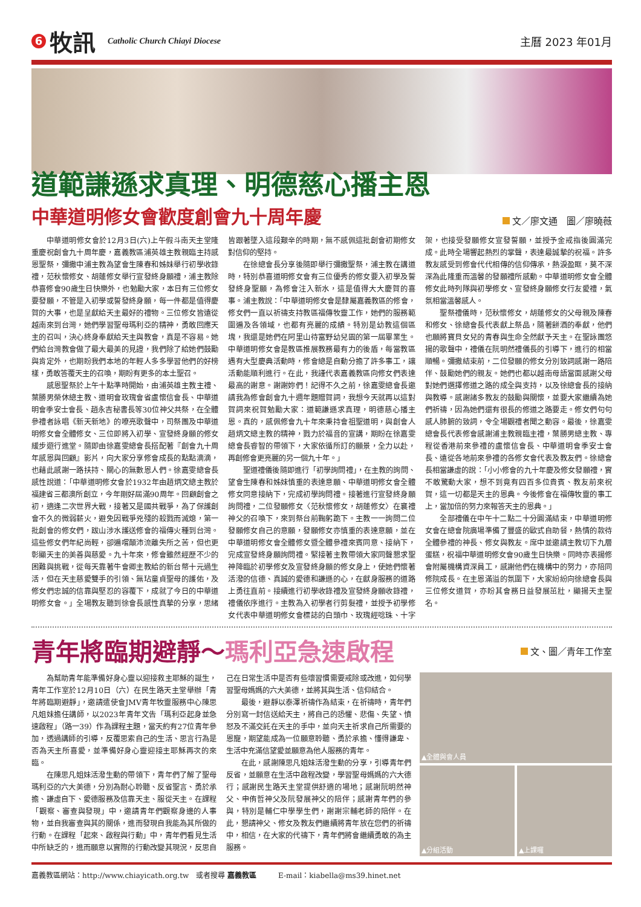6
牧訊
Catholic Church Chiayi Diocese
主曆 2023 年01月
道範謙遜求真理、明德慈心播主恩
中華道明修女會歡度創會九十周年慶
文／廖文通　圖／廖曉薇
中華道明修女會於12月3日(六)上午假斗南天主堂隆重慶祝創會九十周年慶，嘉義教區浦英雄主教親臨主持感恩聖祭，彌撒中浦主教為望會生陳春和姊妹舉行初學收錄禮，范秋懷修女、胡蓮修女舉行宣發終身願禮，浦主教除恭喜修會90歲生日快樂外，也勉勵大家，本日有三位修女要發願，不管是入初學或誓發終身願，每一件都是值得慶賀的大事，也是呈獻給天主最好的禮物。三位修女皆遠從越南來到台灣，她們學習聖母瑪利亞的精神，勇敢回應天主的召叫，決心終身奉獻給天主與教會，真是不容易。她們給台灣教會做了最大最美的見證，我們除了給她們鼓勵與肯定外，也期盼我們本地的年輕人多多學習他們的好榜樣，勇敢答覆天主的召喚，期盼有更多的本土聖召。
感恩聖祭於上午十點準時開始，由浦英雄主教主禮、葉勝男榮休總主教、道明會玫瑰會省盧懷信會長、中華道明會季安士會長、趙永吉秘書長等30位神父共祭，在全體參禮者詠唱《新天新地》的嘹亮歌聲中，司祭團及中華道明修女會全體修女、三位即將入初學、宣發終身願的修女緩步遊行進堂。隨即由徐嘉雯總會長搭配著『創會九十周年感恩與回顧』影片，向大家分享修會成長的點點滴滴，也藉此感謝一路扶持、關心的無數恩人們。徐嘉雯總會長感性說道：「中華道明修女會於1932年由趙炳文總主教於福建省三都澳所創立，今年剛好屆滿90周年。回顧創會之初，適逢二次世界大戰，接著又是國共戰爭，為了保護創會不久的微弱薪火，避免因戰爭兇殘的殺戮而滅熄，第一批創會的修女們，跋山涉水護送修會的福傳火種到台灣。這些修女們年紀尚輕，卻遍嚐顛沛流離失所之苦，但也更彰顯天主的美善與慈愛。九十年來，修會雖然經歷不少的困難與挑戰，從每天靠著牛會卿主教給的新台幣十元過生活，但在天主慈愛雙手的引領、無玷童貞聖母的護佑，及修女們忠誠的信靠與堅忍的容覆下，成就了今日的中華道明修女會。」全場教友聽到徐會長感性真摯的分享，思緒皆跟著墜入這段艱辛的時期，無不感佩這批創會初期修女對信仰的堅持。
在徐總會長分享後隨即舉行彌撒聖祭，浦主教在講道時，特別恭喜道明修女會有三位優秀的修女要入初學及誓發終身聖願，為修會注入新水，這是值得大大慶賀的喜事。浦主教說：「中華道明修女會是隸屬嘉義教區的修會，修女們一直以祈禱支持教區福傳牧靈工作，她們的服務範圍遍及各領域，也都有亮麗的成績。特別是幼教這個區塊，我還是她們在阿里山待富野幼兒園的第一屆畢業生。中華道明修女會是教區推展教務最有力的後盾，每當教區遇有大型慶典活動時，修會總是自動分擔了許多事工，讓活動能順利進行。在此，我謹代表嘉義教區向修女們表達最高的謝意。謝謝妳們！記得不久之前，徐嘉雯總會長邀請我為修會創會九十週年題贈賀詞，我想今天就再以這對賀詞來祝賀勉勵大家：道範謙遜求真理，明德慈心播主恩。真的，感佩修會九十年來秉持會祖聖道明，與創會人趙炳文總主教的精神，戮力於福音的宣講，期盼在徐嘉雯總會長睿智的帶領下，大家依循所訂的願景，全力以赴，再創修會更亮麗的另一個九十年。」
聖道禮儀後隨即進行「初學詢問禮」，在主教的詢問、望會生陳春和姊妹慎重的表達意願、中華道明修女會全體修女同意接納下，完成初學詢問禮。接著進行宣發終身願詢問禮，二位發願修女〈范秋懷修女，胡蓮修女〉在襄禮神父的召喚下，來到祭台前鞠躬跪下。主教一一詢問二位發願修女自己的意願，發願修女亦慎重的表達意願，並在中華道明修女會全體修女暨全體參禮來賓同意、接納下，完成宣發終身願詢問禮。緊接著主教帶領大家同聲懇求聖神降臨於初學修女及宣發終身願的修女身上，使她們懷著活潑的信德、真誠的愛德和謙遜的心，在獻身服務的道路上勇往直前。接續進行初學收錄禮及宣發終身願收錄禮，禮儀依序進行。主教為入初學者行剪髮禮，並授予初學修女代表中華道明修女會標誌的白頭巾、玫瑰經唸珠、十字架，也接受發願修女宣發誓願，並授予金戒指後圓滿完成。此時全場響起熱烈的掌聲，表達最誠摯的祝福。許多教友感受到修會代代相傳的信仰傳承，熱淚盈眶，莫不深深為此隆重而溫馨的發願禮所感動。中華道明修女會全體修女此時列隊與初學修女、宣發終身願修女行友愛禮，氣氛相當溫馨感人。
聖祭禮儀時，范秋懷修女，胡蓮修女的父母親及陳春和修女、徐總會長代表獻上祭品，隨著餅酒的奉獻，他們也願將寶貝女兒的青春與生命全然獻予天主。在聖詠團悠揚的歌聲中，禮儀在阮明然禮儀長的引導下，進行的相當順暢。彌撒結束前，二位發願的修女分別致詞感謝一路陪伴、鼓勵她們的親友。她們也都以越南母語當面感謝父母對她們選擇修道之路的成全與支持，以及徐總會長的接納與教導。感謝諸多教友的鼓勵與關懷，並要大家繼續為她們祈禱，因為她們還有很長的修道之路要走。修女們句句感人肺腑的致詞，令全場觀禮者聞之動容。最後，徐嘉雯總會長代表修會感謝浦主教親臨主禮，葉勝男總主教、專程從香港前來參禮的盧懷信會長、中華道明會季安士會長、遠從各地前來參禮的各修女會代表及教友們。徐總會長相當謙虛的說：「小小修會的九十年慶及修女發願禮，實不敢驚動大家，想不到竟有四百多位貴賓、教友前來祝賀，這一切都是天主的恩典。今後修會在福傳牧靈的事工上，當加倍的努力來報答天主的恩典。」
全部禮儀在中午十二點二十分圓滿結束，中華道明修女會在總會院廣場準備了豐盛的歐式自助餐，熱情的款待全體參禮的神長、修女與教友。席中並邀請主教切下九層蛋糕，祝福中華道明修女會90歲生日快樂。同時亦表揚修會附屬機構資深員工，感謝他們在機構中的努力，亦陪同修院成長。在主恩滿溢的氛圍下，大家紛紛向徐總會長與三位修女道賀，亦盼其會務日益發展茁壯，顯揚天主聖名。
青年將臨期避靜～瑪利亞急速啟程
文、圖／青年工作室
為幫助青年能準備好身心靈以迎接救主耶穌的誕生，青年工作室於12月10日（六）在民生路天主堂舉辦「青年將臨期避靜」，邀請遣使會JMV青年牧靈服務中心陳思凡姐妹擔任講師，以2023年青年文告「瑪利亞起身並急速啟程」（路一39）作為課程主題，當天約有27位青年參加，透過講師的引導，反覆思索自己的生活、思言行為是否為天主所喜愛，並準備好身心靈迎接主耶穌再次的來臨。
在陳思凡姐妹活潑生動的帶領下，青年們了解了聖母瑪利亞的六大美德，分別為耐心聆聽、反省聖言、勇於承擔、謙虛自下、愛德服務及信靠天主、服從天主。在課程「觀察、審查與發現」中，邀請青年們觀察身邊的人事物，並自我審查與其的關係，進而發現自我能為其所做的行動。在課程「起來、啟程與行動」中，青年們看見生活中所缺乏的，進而願意以實際的行動改變其現況，反思自己在日常生活中是否有些壞習慣需要戒除或改進，如何學習聖母媽媽的六大美德，並將其與生活、信仰結合。
最後，避靜以泰澤祈禱作為結束，在祈禱時，青年們分別寫一封信送給天主，將自己的恐懼、悲傷、失望、憤怒及不滿交託在天主的手中，並向天主祈求自己所需要的恩寵，期望能成為一位願意聆聽、勇於承擔、懂得謙卑、生活中充滿信望愛並願意為他人服務的青年。
在此，感謝陳思凡姐妹活潑生動的分享，引導青年們反省，並願意在生活中啟程改變，學習聖母媽媽的六大德行；感謝民生路天主堂提供舒適的場地；感謝阮明然神父、申侑哲神父及阮發展神父的陪伴；感謝青年們的參與，特別是輔仁中學學生們，謝謝宗輔老師的陪伴。在此，懇請神父、修女及教友們繼續將青年放在您們的祈禱中，相信，在大家的代禱下，青年們將會繼續勇敢的為主服務。
▲全體與會人員
▲分組活動 ▲上課囉
嘉義教區網站：http://www.chiayicath.org.tw　或者搜尋 嘉義教區　　　E-mail：kiabella@ms39.hinet.net